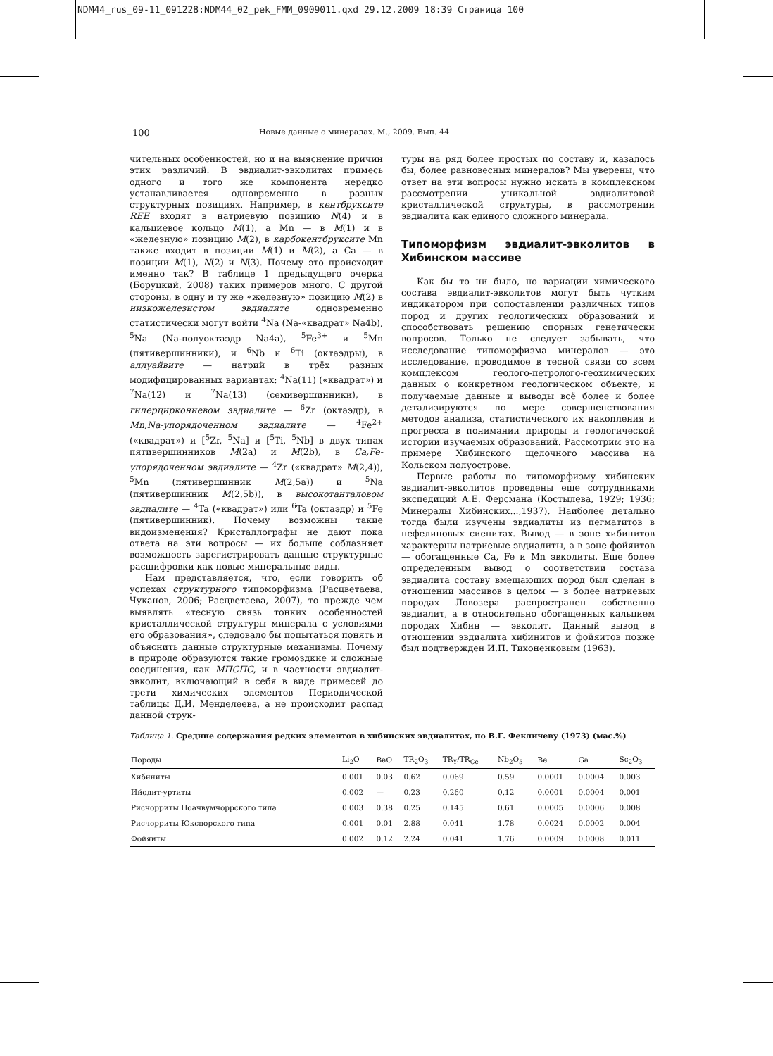NDM44_rus_09-11_091228:NDM44_02_pek_FMM_0909011.qxd 29.12.2009 18:39 Страница 100
100 Новые данные о минералах. М., 2009. Вып. 44
чительных особенностей, но и на выяснение причин этих различий. В эвдиалит-эвколитах примесь одного и того же компонента нередко устанавливается одновременно в разных структурных позициях. Например, в кентбруксите REE входят в натриевую позицию N(4) и в кальциевое кольцо M(1), а Mn — в M(1) и в «железную» позицию M(2), в карбокентбруксите Mn также входит в позиции M(1) и M(2), а Ca — в позиции M(1), N(2) и N(3). Почему это происходит именно так? В таблице 1 предыдущего очерка (Боруцкий, 2008) таких примеров много. С другой стороны, в одну и ту же «железную» позицию M(2) в низкожелезистом эвдиалите одновременно статистически могут войти <sup>4</sup>Na (Na-«квадрат» Na4b), <sup>5</sup>Na (Na-полуоктаэдр Na4a), <sup>5</sup>Fe<sup>3+</sup> и <sup>5</sup>Mn (пятивершинники), и <sup>6</sup>Nb и <sup>6</sup>Ti (октаэдры), в аллуайвите — натрий в трёх разных модифицированных вариантах: <sup>4</sup>Na(11) («квадрат») и <sup>7</sup>Na(12) и <sup>7</sup>Na(13) (семивершинники), в гиперциркониевом эвдиалите — <sup>6</sup>Zr (октаэдр), в Mn,Na-упорядоченном эвдиалите — <sup>4</sup>Fe<sup>2+</sup> («квадрат») и [<sup>5</sup>Zr, <sup>5</sup>Na] и [<sup>5</sup>Ti, <sup>5</sup>Nb] в двух типах пятивершинников M(2a) и M(2b), в Ca,Fe-упорядоченном эвдиалите — <sup>4</sup>Zr («квадрат» M(2,4)), <sup>5</sup>Mn (пятивершинник M(2,5a)) и <sup>5</sup>Na (пятивершинник M(2,5b)), в высокотанталовом эвдиалите — <sup>4</sup>Ta («квадрат») или <sup>6</sup>Ta (октаэдр) и <sup>5</sup>Fe (пятивершинник). Почему возможны такие видоизменения? Кристаллографы не дают пока ответа на эти вопросы — их больше соблазняет возможность зарегистрировать данные структурные расшифровки как новые минеральные виды.
Нам представляется, что, если говорить об успехах структурного типоморфизма (Расцветаева, Чуканов, 2006; Расцветаева, 2007), то прежде чем выявлять «тесную связь тонких особенностей кристаллической структуры минерала с условиями его образования», следовало бы попытаться понять и объяснить данные структурные механизмы. Почему в природе образуются такие громоздкие и сложные соединения, как МПСПС, и в частности эвдиалит-эвколит, включающий в себя в виде примесей до трети химических элементов Периодической таблицы Д.И. Менделеева, а не происходит распад данной струк-
туры на ряд более простых по составу и, казалось бы, более равновесных минералов? Мы уверены, что ответ на эти вопросы нужно искать в комплексном рассмотрении уникальной эвдиалитовой кристаллической структуры, в рассмотрении эвдиалита как единого сложного минерала.
Типоморфизм эвдиалит-эвколитов в Хибинском массиве
Как бы то ни было, но вариации химического состава эвдиалит-эвколитов могут быть чутким индикатором при сопоставлении различных типов пород и других геологических образований и способствовать решению спорных генетически вопросов. Только не следует забывать, что исследование типоморфизма минералов — это исследование, проводимое в тесной связи со всем комплексом геолого-петролого-геохимических данных о конкретном геологическом объекте, и получаемые данные и выводы всё более и более детализируются по мере совершенствования методов анализа, статистического их накопления и прогресса в понимании природы и геологической истории изучаемых образований. Рассмотрим это на примере Хибинского щелочного массива на Кольском полуострове.
Первые работы по типоморфизму хибинских эвдиалит-эвколитов проведены еще сотрудниками экспедиций А.Е. Ферсмана (Костылева, 1929; 1936; Минералы Хибинских...,1937). Наиболее детально тогда были изучены эвдиалиты из пегматитов в нефелиновых сиенитах. Вывод — в зоне хибинитов характерны натриевые эвдиалиты, а в зоне фойяитов — обогащенные Ca, Fe и Mn эвколиты. Еще более определенным вывод о соответствии состава эвдиалита составу вмещающих пород был сделан в отношении массивов в целом — в более натриевых породах Ловозера распространен собственно эвдиалит, а в относительно обогащенных кальцием породах Хибин — эвколит. Данный вывод в отношении эвдиалита хибинитов и фойяитов позже был подтвержден И.П. Тихоненковым (1963).
Таблица 1. Средние содержания редких элементов в хибинских эвдиалитах, по В.Г. Фекличеву (1973) (мас.%)
| Породы | Li<sub>2</sub>O | BaO | TR<sub>2</sub>O<sub>3</sub> | TR<sub>Y</sub>/TR<sub>Ce</sub> | Nb<sub>2</sub>O<sub>5</sub> | Be | Ga | Sc<sub>2</sub>O<sub>3</sub> |
| --- | --- | --- | --- | --- | --- | --- | --- | --- |
| Хибиниты | 0.001 | 0.03 | 0.62 | 0.069 | 0.59 | 0.0001 | 0.0004 | 0.003 |
| Ийолит-уртиты | 0.002 | — | 0.23 | 0.260 | 0.12 | 0.0001 | 0.0004 | 0.001 |
| Рисчорриты Поачвумчоррского типа | 0.003 | 0.38 | 0.25 | 0.145 | 0.61 | 0.0005 | 0.0006 | 0.008 |
| Рисчорриты Юкспорского типа | 0.001 | 0.01 | 2.88 | 0.041 | 1.78 | 0.0024 | 0.0002 | 0.004 |
| Фойяиты | 0.002 | 0.12 | 2.24 | 0.041 | 1.76 | 0.0009 | 0.0008 | 0.011 |